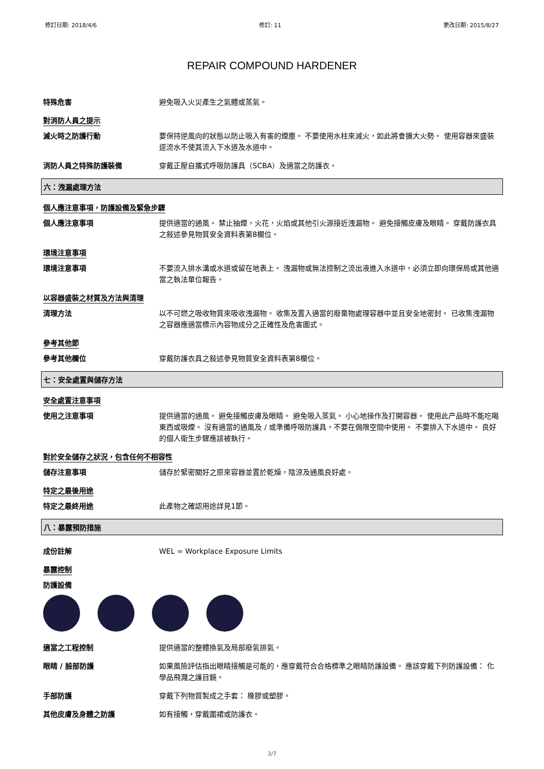修訂日期: 2018/4/6 修訂: 11 更改日期: 2015/8/27
REPAIR COMPOUND HARDENER
特殊危害
避免吸入火災產生之氣體或蒸氣。
對消防人員之提示
滅火時之防護行動
要保持逆風向的狀態以防止吸入有害的煙塵。 不要使用水柱來滅火，如此將會擴大火勢。 使用容器來盛裝逕流水不使其流入下水道及水道中。
消防人員之特殊防護裝備
穿戴正壓自攜式呼吸防護具（SCBA）及適當之防護衣。
六：洩漏處理方法
個人應注意事項，防護設備及緊急步驟
個人應注意事項
提供適當的通風。 禁止抽煙，火花，火焰或其他引火源接近洩漏物。 避免接觸皮膚及眼睛。 穿戴防護衣具之敍述參見物質安全資料表第8欄位。
環境注意事項
環境注意事項
不要流入排水溝或水道或留在地表上。 洩漏物或無法控制之流出液進入水道中，必須立即向環保局或其他適當之執法單位報告。
以容器盛裝之材質及方法與清理
清理方法
以不可燃之吸收物質來吸收洩漏物。 收集及置入適當的廢棄物處理容器中並且安全地密封。 已收集洩漏物之容器應適當標示內容物成分之正確性及危害圖式。
參考其他節
參考其他欄位
穿戴防護衣具之敍述參見物質安全資料表第8欄位。
七：安全處置與儲存方法
安全處置注意事項
使用之注意事項
提供適當的通風。 避免接觸皮膚及眼睛。 避免吸入蒸氣。 小心地操作及打開容器。 使用此产品時不能吃喝東西或吸煙。 沒有適當的通風及 / 或準備呼吸防護具，不要在侷限空間中使用。 不要排入下水道中。 良好的個人衛生步驟應該被執行。
對於安全儲存之狀況，包含任何不相容性
儲存注意事項
儲存於緊密關好之原來容器並置於乾燥，陰涼及通風良好處。
特定之最後用途
特定之最終用途
此產物之確認用途詳見1節。
八：暴露預防措施
成份註解
WEL = Workplace Exposure Limits
暴露控制
防護設備
適當之工程控制
提供適當的整體換氣及局部廢氣排氣。
眼睛 / 臉部防護
如果風險評估指出眼睛接觸是可能的，應穿戴符合合格標準之眼睛防護設備。 應該穿戴下列防護設備： 化學品飛濺之護目鏡。
手部防護
穿戴下列物質製成之手套： 橡膠或塑膠。
其他皮膚及身體之防護
如有接觸，穿戴圍裙或防護衣。
3/7